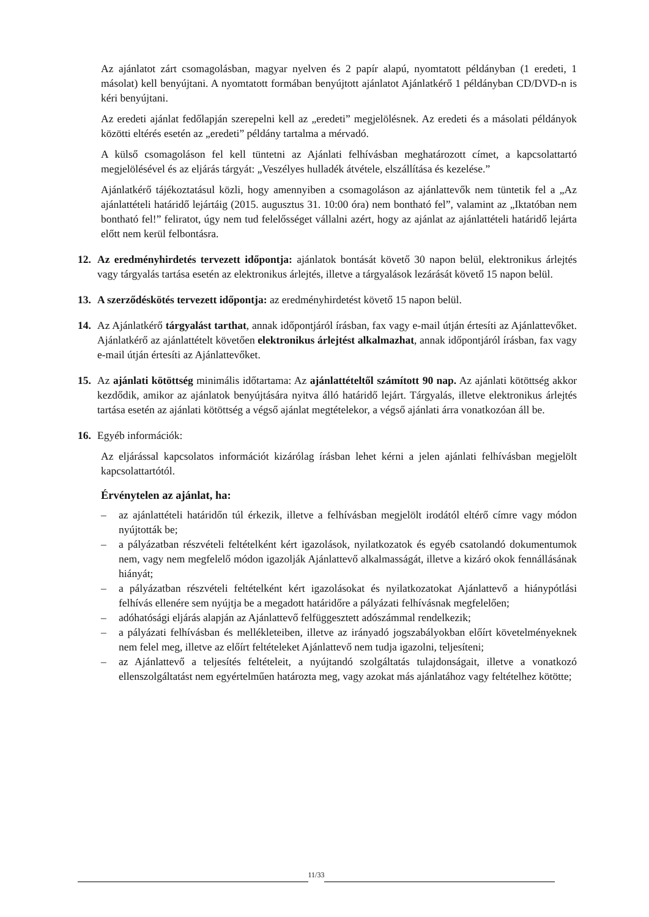Az ajánlatot zárt csomagolásban, magyar nyelven és 2 papír alapú, nyomtatott példányban (1 eredeti, 1 másolat) kell benyújtani. A nyomtatott formában benyújtott ajánlatot Ajánlatkérő 1 példányban CD/DVD-n is kéri benyújtani.
Az eredeti ajánlat fedőlapján szerepelni kell az „eredeti” megjelölésnek. Az eredeti és a másolati példányok közötti eltérés esetén az „eredeti” példány tartalma a mérvadó.
A külső csomagoláson fel kell tüntetni az Ajánlati felhívásban meghatározott címet, a kapcsolattartó megjelölésével és az eljárás tárgyát: „Veszélyes hulladék átvétele, elszállítása és kezelése.”
Ajánlatkérő tájékoztatásul közli, hogy amennyiben a csomagoláson az ajánlattevők nem tüntetik fel a „Az ajánlattételi határidő lejártáig (2015. augusztus 31. 10:00 óra) nem bontható fel”, valamint az „Iktatóban nem bontható fel!” feliratot, úgy nem tud felelősséget vállalni azért, hogy az ajánlat az ajánlattételi határidő lejárta előtt nem kerül felbontásra.
12. Az eredményhirdetés tervezett időpontja: ajánlatok bontását követő 30 napon belül, elektronikus árlejtés vagy tárgyalás tartása esetén az elektronikus árlejtés, illetve a tárgyalások lezárását követő 15 napon belül.
13. A szerződéskötés tervezett időpontja: az eredményhirdetést követő 15 napon belül.
14. Az Ajánlatkérő tárgyalást tarthat, annak időpontjáról írásban, fax vagy e-mail útján értesíti az Ajánlattevőket. Ajánlatkérő az ajánlattételt követően elektronikus árlejtést alkalmazhat, annak időpontjáról írásban, fax vagy e-mail útján értesíti az Ajánlattevőket.
15. Az ajánlati kötöttség minimális időtartama: Az ajánlattételtől számított 90 nap. Az ajánlati kötöttség akkor kezdődik, amikor az ajánlatok benyújtására nyitva álló határidő lejárt. Tárgyalás, illetve elektronikus árlejtés tartása esetén az ajánlati kötöttség a végső ajánlat megtételekor, a végső ajánlati árra vonatkozóan áll be.
16. Egyéb információk:
Az eljárással kapcsolatos információt kizárólag írásban lehet kérni a jelen ajánlati felhívásban megjelölt kapcsolattartótól.
Érvénytelen az ajánlat, ha:
– az ajánlattételi határidőn túl érkezik, illetve a felhívásban megjelölt irodától eltérő címre vagy módon nyújtották be;
– a pályázatban részvételi feltételként kért igazolások, nyilatkozatok és egyéb csatolandó dokumentumok nem, vagy nem megfelelő módon igazolják Ajánlattevő alkalmasságát, illetve a kizáró okok fennállásának hiányát;
– a pályázatban részvételi feltételként kért igazolásokat és nyilatkozatokat Ajánlattevő a hiánypótlási felhívás ellenére sem nyújtja be a megadott határidőre a pályázati felhívásnak megfelelően;
– adóhatósági eljárás alapján az Ajánlattevő felfüggesztett adószámmal rendelkezik;
– a pályázati felhívásban és mellékleteiben, illetve az irányadó jogszabályokban előírt követelményeknek nem felel meg, illetve az előírt feltételeket Ajánlattevő nem tudja igazolni, teljesíteni;
– az Ajánlattevő a teljesítés feltételeit, a nyújtandó szolgáltatás tulajdonságait, illetve a vonatkozó ellenszolgáltatást nem egyértelműen határozta meg, vagy azokat más ajánlatához vagy feltételhez kötötte;
11/33